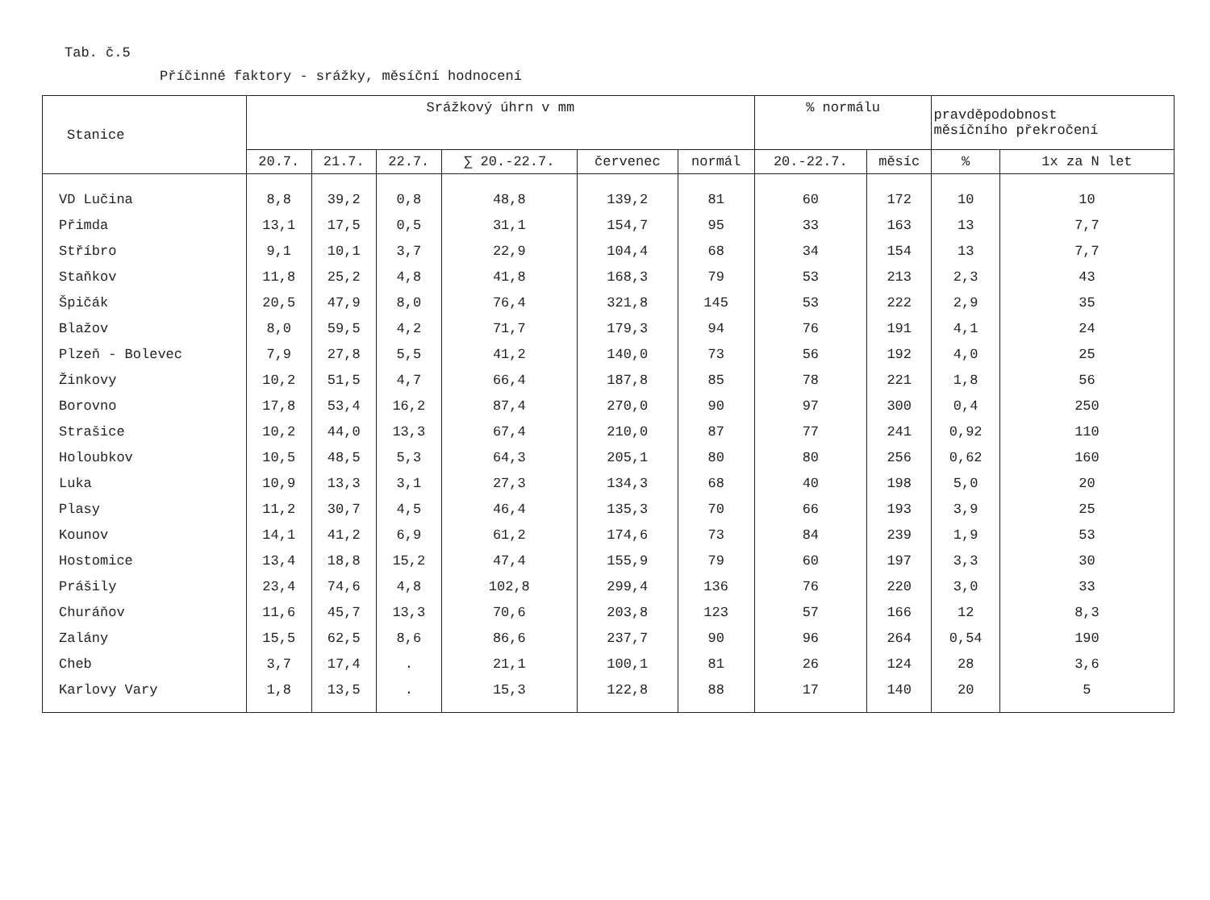Tab. č.5
Příčinné faktory - srážky, měsíční hodnocení
| Stanice | Srážkový úhrn v mm | | | | | | % normálu | | pravděpodobnost měsíčního překročení | |
| --- | --- | --- | --- | --- | --- | --- | --- | --- | --- | --- |
| | 20.7. | 21.7. | 22.7. | ∑ 20.-22.7. | červenec | normál | 20.-22.7. | měsíc | % | 1x za N let |
| VD Lučina | 8,8 | 39,2 | 0,8 | 48,8 | 139,2 | 81 | 60 | 172 | 10 | 10 |
| Přimda | 13,1 | 17,5 | 0,5 | 31,1 | 154,7 | 95 | 33 | 163 | 13 | 7,7 |
| Stříbro | 9,1 | 10,1 | 3,7 | 22,9 | 104,4 | 68 | 34 | 154 | 13 | 7,7 |
| Staňkov | 11,8 | 25,2 | 4,8 | 41,8 | 168,3 | 79 | 53 | 213 | 2,3 | 43 |
| Špičák | 20,5 | 47,9 | 8,0 | 76,4 | 321,8 | 145 | 53 | 222 | 2,9 | 35 |
| Blažov | 8,0 | 59,5 | 4,2 | 71,7 | 179,3 | 94 | 76 | 191 | 4,1 | 24 |
| Plzeň - Bolevec | 7,9 | 27,8 | 5,5 | 41,2 | 140,0 | 73 | 56 | 192 | 4,0 | 25 |
| Žinkovy | 10,2 | 51,5 | 4,7 | 66,4 | 187,8 | 85 | 78 | 221 | 1,8 | 56 |
| Borovno | 17,8 | 53,4 | 16,2 | 87,4 | 270,0 | 90 | 97 | 300 | 0,4 | 250 |
| Strašice | 10,2 | 44,0 | 13,3 | 67,4 | 210,0 | 87 | 77 | 241 | 0,92 | 110 |
| Holoubkov | 10,5 | 48,5 | 5,3 | 64,3 | 205,1 | 80 | 80 | 256 | 0,62 | 160 |
| Luka | 10,9 | 13,3 | 3,1 | 27,3 | 134,3 | 68 | 40 | 198 | 5,0 | 20 |
| Plasy | 11,2 | 30,7 | 4,5 | 46,4 | 135,3 | 70 | 66 | 193 | 3,9 | 25 |
| Kounov | 14,1 | 41,2 | 6,9 | 61,2 | 174,6 | 73 | 84 | 239 | 1,9 | 53 |
| Hostomice | 13,4 | 18,8 | 15,2 | 47,4 | 155,9 | 79 | 60 | 197 | 3,3 | 30 |
| Prášily | 23,4 | 74,6 | 4,8 | 102,8 | 299,4 | 136 | 76 | 220 | 3,0 | 33 |
| Churáňov | 11,6 | 45,7 | 13,3 | 70,6 | 203,8 | 123 | 57 | 166 | 12 | 8,3 |
| Zalány | 15,5 | 62,5 | 8,6 | 86,6 | 237,7 | 90 | 96 | 264 | 0,54 | 190 |
| Cheb | 3,7 | 17,4 | . | 21,1 | 100,1 | 81 | 26 | 124 | 28 | 3,6 |
| Karlovy Vary | 1,8 | 13,5 | . | 15,3 | 122,8 | 88 | 17 | 140 | 20 | 5 |